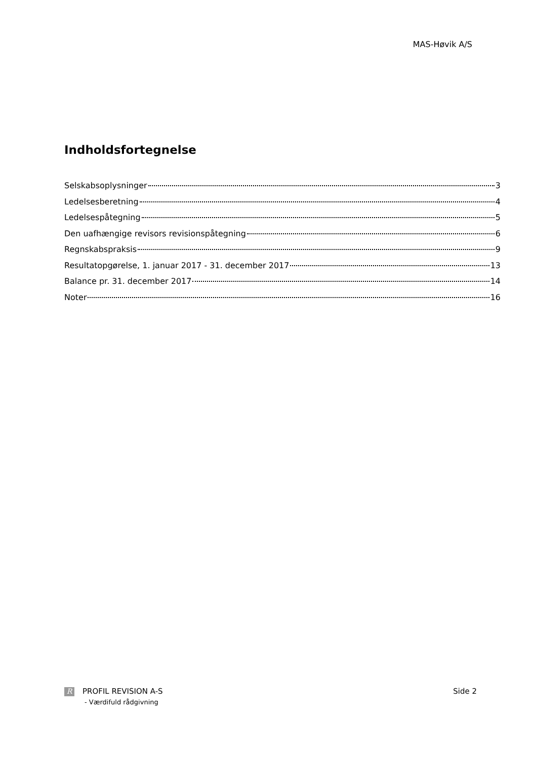MAS-Høvik A/S
Indholdsfortegnelse
Selskabsoplysninger 3
Ledelsesberetning 4
Ledelsespåtegning 5
Den uafhængige revisors revisionspåtegning 6
Regnskabspraksis 9
Resultatopgørelse, 1. januar 2017 - 31. december 2017 13
Balance pr. 31. december 2017 14
Noter 16
R PROFIL REVISION A-S
- Værdifuld rådgivning
Side 2